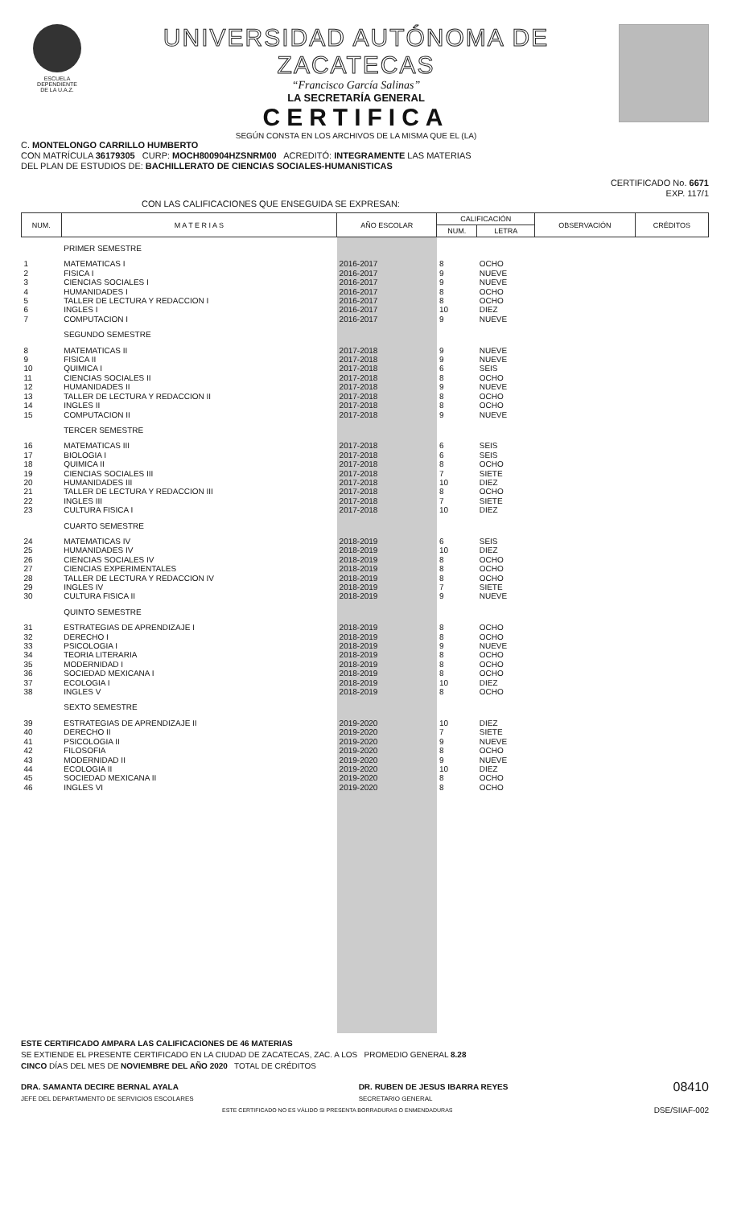ESCUELA
DEPENDIENTE
DE LA U.A.Z.
UNIVERSIDAD AUTÓNOMA DE ZACATECAS
“Francisco García Salinas”
LA SECRETARÍA GENERAL
CERTIFICA
SEGÚN CONSTA EN LOS ARCHIVOS DE LA MISMA QUE EL (LA)
C. MONTELONGO CARRILLO HUMBERTO
CON MATRÍCULA 36179305 CURP: MOCH800904HZSNRM00 ACREDITÓ: INTEGRAMENTE LAS MATERIAS
DEL PLAN DE ESTUDIOS DE: BACHILLERATO DE CIENCIAS SOCIALES-HUMANISTICAS
CERTIFICADO No. 6671
EXP. 117/1
CON LAS CALIFICACIONES QUE ENSEGUIDA SE EXPRESAN:
| NUM. | M A T E R I A S | AÑO ESCOLAR | CALIFICACIÓN | | OBSERVACIÓN | CRÉDITOS |
| --- | --- | --- | --- | --- | --- | --- |
| | | | NUM. | LETRA | | |
| | PRIMER SEMESTRE | | | | | |
| 1 | MATEMATICAS I | 2016-2017 | 8 | OCHO | | |
| 2 | FISICA I | 2016-2017 | 9 | NUEVE | | |
| 3 | CIENCIAS SOCIALES I | 2016-2017 | 9 | NUEVE | | |
| 4 | HUMANIDADES I | 2016-2017 | 8 | OCHO | | |
| 5 | TALLER DE LECTURA Y REDACCION I | 2016-2017 | 8 | OCHO | | |
| 6 | INGLES I | 2016-2017 | 10 | DIEZ | | |
| 7 | COMPUTACION I | 2016-2017 | 9 | NUEVE | | |
| | SEGUNDO SEMESTRE | | | | | |
| 8 | MATEMATICAS II | 2017-2018 | 9 | NUEVE | | |
| 9 | FISICA II | 2017-2018 | 9 | NUEVE | | |
| 10 | QUIMICA I | 2017-2018 | 6 | SEIS | | |
| 11 | CIENCIAS SOCIALES II | 2017-2018 | 8 | OCHO | | |
| 12 | HUMANIDADES II | 2017-2018 | 9 | NUEVE | | |
| 13 | TALLER DE LECTURA Y REDACCION II | 2017-2018 | 8 | OCHO | | |
| 14 | INGLES II | 2017-2018 | 8 | OCHO | | |
| 15 | COMPUTACION II | 2017-2018 | 9 | NUEVE | | |
| | TERCER SEMESTRE | | | | | |
| 16 | MATEMATICAS III | 2017-2018 | 6 | SEIS | | |
| 17 | BIOLOGIA I | 2017-2018 | 6 | SEIS | | |
| 18 | QUIMICA II | 2017-2018 | 8 | OCHO | | |
| 19 | CIENCIAS SOCIALES III | 2017-2018 | 7 | SIETE | | |
| 20 | HUMANIDADES III | 2017-2018 | 10 | DIEZ | | |
| 21 | TALLER DE LECTURA Y REDACCION III | 2017-2018 | 8 | OCHO | | |
| 22 | INGLES III | 2017-2018 | 7 | SIETE | | |
| 23 | CULTURA FISICA I | 2017-2018 | 10 | DIEZ | | |
| | CUARTO SEMESTRE | | | | | |
| 24 | MATEMATICAS IV | 2018-2019 | 6 | SEIS | | |
| 25 | HUMANIDADES IV | 2018-2019 | 10 | DIEZ | | |
| 26 | CIENCIAS SOCIALES IV | 2018-2019 | 8 | OCHO | | |
| 27 | CIENCIAS EXPERIMENTALES | 2018-2019 | 8 | OCHO | | |
| 28 | TALLER DE LECTURA Y REDACCION IV | 2018-2019 | 8 | OCHO | | |
| 29 | INGLES IV | 2018-2019 | 7 | SIETE | | |
| 30 | CULTURA FISICA II | 2018-2019 | 9 | NUEVE | | |
| | QUINTO SEMESTRE | | | | | |
| 31 | ESTRATEGIAS DE APRENDIZAJE I | 2018-2019 | 8 | OCHO | | |
| 32 | DERECHO I | 2018-2019 | 8 | OCHO | | |
| 33 | PSICOLOGIA I | 2018-2019 | 9 | NUEVE | | |
| 34 | TEORIA LITERARIA | 2018-2019 | 8 | OCHO | | |
| 35 | MODERNIDAD I | 2018-2019 | 8 | OCHO | | |
| 36 | SOCIEDAD MEXICANA I | 2018-2019 | 8 | OCHO | | |
| 37 | ECOLOGIA I | 2018-2019 | 10 | DIEZ | | |
| 38 | INGLES V | 2018-2019 | 8 | OCHO | | |
| | SEXTO SEMESTRE | | | | | |
| 39 | ESTRATEGIAS DE APRENDIZAJE II | 2019-2020 | 10 | DIEZ | | |
| 40 | DERECHO II | 2019-2020 | 7 | SIETE | | |
| 41 | PSICOLOGIA II | 2019-2020 | 9 | NUEVE | | |
| 42 | FILOSOFIA | 2019-2020 | 8 | OCHO | | |
| 43 | MODERNIDAD II | 2019-2020 | 9 | NUEVE | | |
| 44 | ECOLOGIA II | 2019-2020 | 10 | DIEZ | | |
| 45 | SOCIEDAD MEXICANA II | 2019-2020 | 8 | OCHO | | |
| 46 | INGLES VI | 2019-2020 | 8 | OCHO | | |
ESTE CERTIFICADO AMPARA LAS CALIFICACIONES DE 46 MATERIAS
SE EXTIENDE EL PRESENTE CERTIFICADO EN LA CIUDAD DE ZACATECAS, ZAC. A LOS PROMEDIO GENERAL 8.28
CINCO DÍAS DEL MES DE NOVIEMBRE DEL AÑO 2020 TOTAL DE CRÉDITOS
DRA. SAMANTA DECIRE BERNAL AYALA
JEFE DEL DEPARTAMENTO DE SERVICIOS ESCOLARES
DR. RUBEN DE JESUS IBARRA REYES
SECRETARIO GENERAL
08410
ESTE CERTIFICADO NO ES VÁLIDO SI PRESENTA BORRADURAS O ENMENDADURAS DSE/SIIAF-002